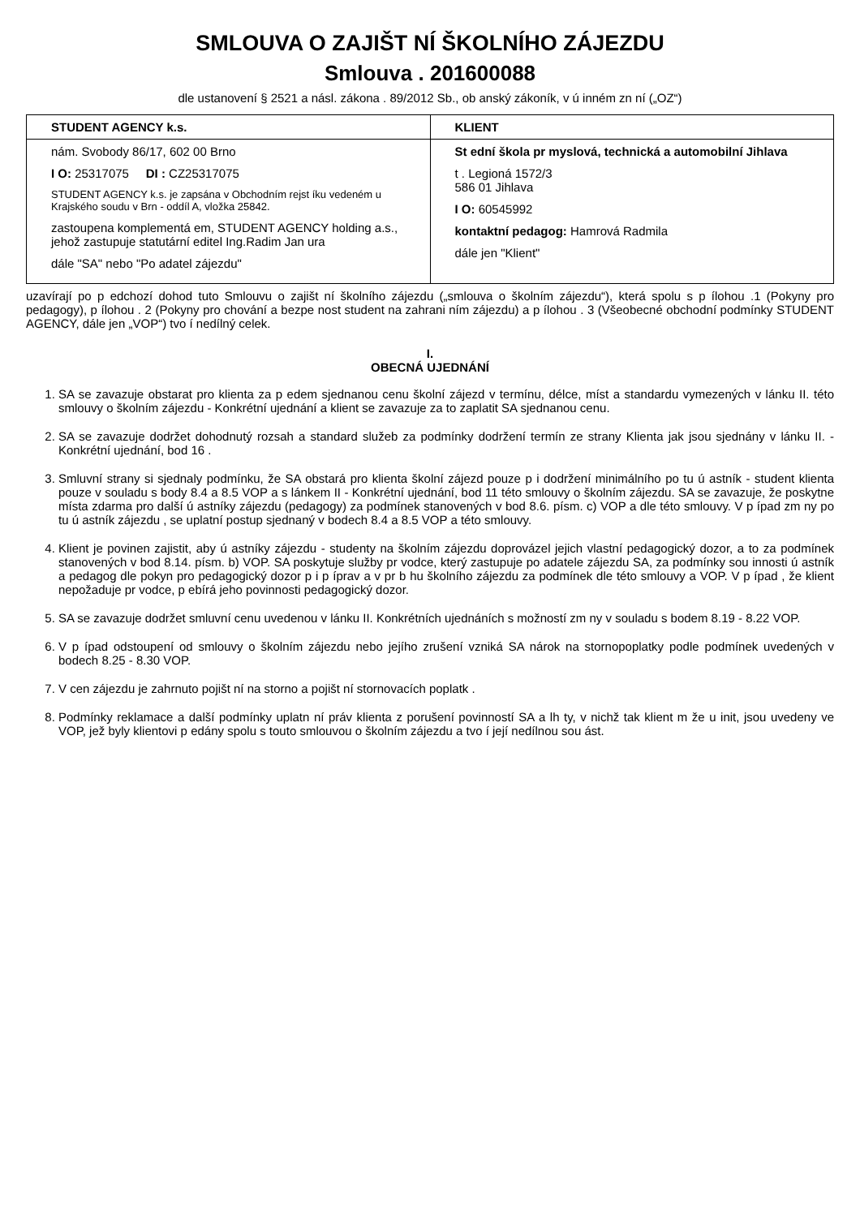SMLOUVA O ZAJIŠT NÍ ŠKOLNÍHO ZÁJEZDU
Smlouva . 201600088
dle ustanovení § 2521 a násl. zákona . 89/2012 Sb., ob anský zákoník, v ú inném zn ní („OZ“)
| STUDENT AGENCY k.s. | KLIENT |
| --- | --- |
| nám. Svobody 86/17, 602 00 Brno I O: 25317075 DI : CZ25317075 STUDENT AGENCY k.s. je zapsána v Obchodním rejst íku vedeném u Krajského soudu v Brn - oddíl A, vložka 25842. zastoupena komplementá em, STUDENT AGENCY holding a.s., jehož zastupuje statutární editel Ing.Radim Jan ura dále "SA" nebo "Po adatel zájezdu" | St ední škola pr myslová, technická a automobilní Jihlava t . Legioná 1572/3 586 01 Jihlava I O: 60545992 kontaktní pedagog: Hamrová Radmila dále jen "Klient" |
uzavírají po p edchozí dohod tuto Smlouvu o zajišt ní školního zájezdu („smlouva o školním zájezdu“), která spolu s p ílohou .1 (Pokyny pro pedagogy), p ílohou . 2 (Pokyny pro chování a bezpe nost student na zahrani ním zájezdu) a p ílohou . 3 (Všeobecné obchodní podmínky STUDENT AGENCY, dále jen „VOP“) tvo í nedílný celek.
I.
OBECNÁ UJEDNÁNÍ
1. SA se zavazuje obstarat pro klienta za p edem sjednanou cenu školní zájezd v termínu, délce, míst a standardu vymezených v lánku II. této smlouvy o školním zájezdu - Konkrétní ujednání a klient se zavazuje za to zaplatit SA sjednanou cenu.
2. SA se zavazuje dodržet dohodnutý rozsah a standard služeb za podmínky dodržení termín ze strany Klienta jak jsou sjednány v lánku II. - Konkrétní ujednání, bod 16 .
3. Smluvní strany si sjednaly podmínku, že SA obstará pro klienta školní zájezd pouze p i dodržení minimálního po tu ú astník - student klienta pouze v souladu s body 8.4 a 8.5 VOP a s lánkem II - Konkrétní ujednání, bod 11 této smlouvy o školním zájezdu. SA se zavazuje, že poskytne místa zdarma pro další ú astníky zájezdu (pedagogy) za podmínek stanovených v bod 8.6. písm. c) VOP a dle této smlouvy. V p ípad zm ny po tu ú astník zájezdu , se uplatní postup sjednaný v bodech 8.4 a 8.5 VOP a této smlouvy.
4. Klient je povinen zajistit, aby ú astníky zájezdu - studenty na školním zájezdu doprovázel jejich vlastní pedagogický dozor, a to za podmínek stanovených v bod 8.14. písm. b) VOP. SA poskytuje služby pr vodce, který zastupuje po adatele zájezdu SA, za podmínky sou innosti ú astník a pedagog dle pokyn pro pedagogický dozor p i p íprav a v pr b hu školního zájezdu za podmínek dle této smlouvy a VOP. V p ípad , že klient nepožaduje pr vodce, p ebírá jeho povinnosti pedagogický dozor.
5. SA se zavazuje dodržet smluvní cenu uvedenou v lánku II. Konkrétních ujednáních s možností zm ny v souladu s bodem 8.19 - 8.22 VOP.
6. V p ípad odstoupení od smlouvy o školním zájezdu nebo jejího zrušení vzniká SA nárok na stornopoplatky podle podmínek uvedených v bodech 8.25 - 8.30 VOP.
7. V cen zájezdu je zahrnuto pojišt ní na storno a pojišt ní stornovacích poplatk .
8. Podmínky reklamace a další podmínky uplatn ní práv klienta z porušení povinností SA a lh ty, v nichž tak klient m že u init, jsou uvedeny ve VOP, jež byly klientovi p edány spolu s touto smlouvou o školním zájezdu a tvo í její nedílnou sou ást.